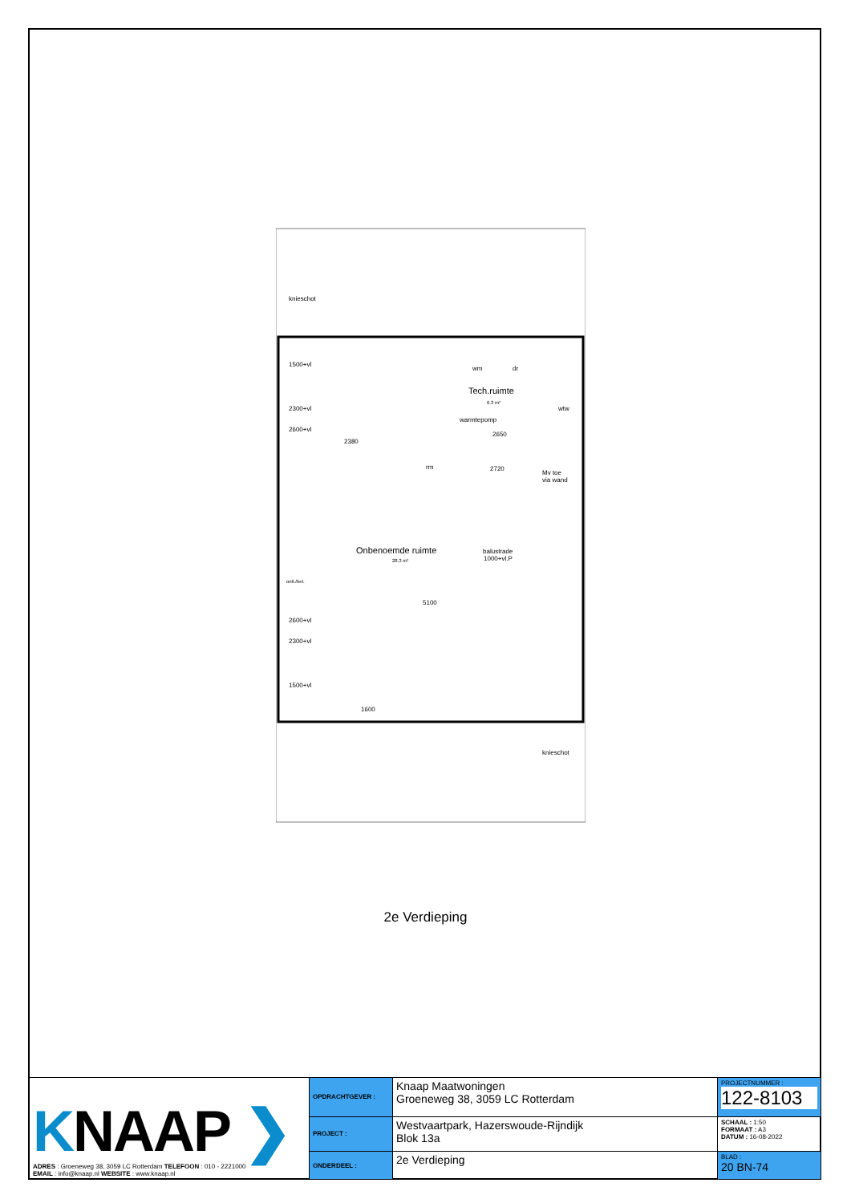knieschot
1500+vl
2300+vl
2600+vl
2380
Tech.ruimte
6.3 m²
wm
dr
wtw
warmtepomp
2650
rm
2720
Mv toe
via wand
Onbenoemde ruimte
28.3 m²
balustrade
1000+vl.P
ontl./bel.
5100
2600+vl
2300+vl
1500+vl
1600
knieschot
2e Verdieping
| K NAAP ❯ ADRES : Groeneweg 38, 3059 LC Rotterdam TELEFOON : 010 - 2221000 EMAIL : info@knaap.nl WEBSITE : www.knaap.nl | OPDRACHTGEVER : | Knaap Maatwoningen Groeneweg 38, 3059 LC Rotterdam | PROJECTNUMMER : 122-8103 |
| | PROJECT : | Westvaartpark, Hazerswoude-Rijndijk Blok 13a | SCHAAL : 1:50 FORMAAT : A3 DATUM : 16-08-2022 |
| | ONDERDEEL : | 2e Verdieping | BLAD : 20 BN-74 |